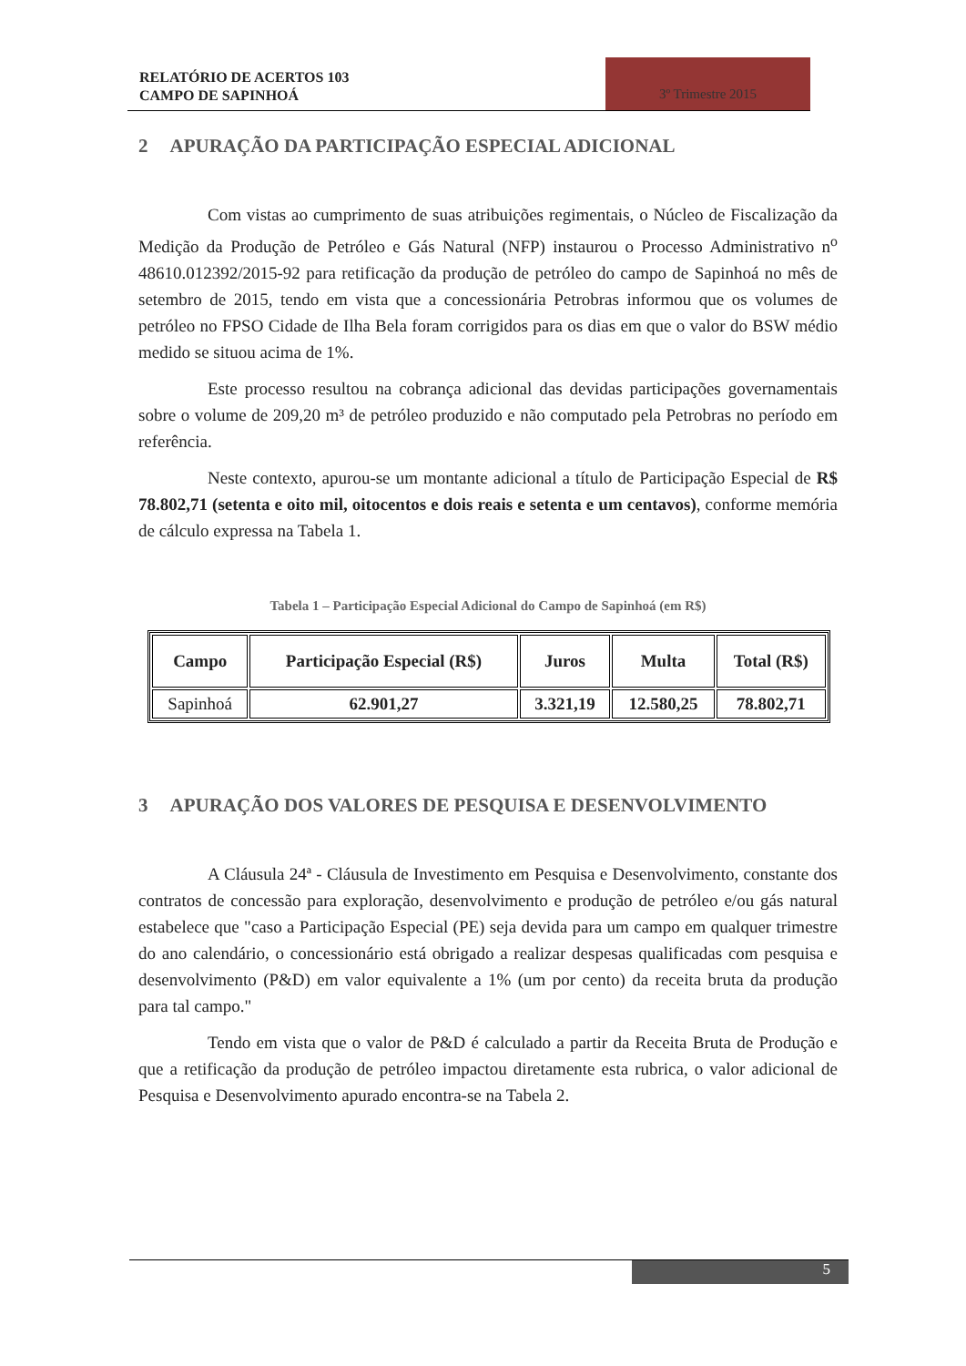RELATÓRIO DE ACERTOS 103
CAMPO DE SAPINHOÁ
3º Trimestre 2015
2 APURAÇÃO DA PARTICIPAÇÃO ESPECIAL ADICIONAL
Com vistas ao cumprimento de suas atribuições regimentais, o Núcleo de Fiscalização da Medição da Produção de Petróleo e Gás Natural (NFP) instaurou o Processo Administrativo n<sup>o</sup> 48610.012392/2015-92 para retificação da produção de petróleo do campo de Sapinhoá no mês de setembro de 2015, tendo em vista que a concessionária Petrobras informou que os volumes de petróleo no FPSO Cidade de Ilha Bela foram corrigidos para os dias em que o valor do BSW médio medido se situou acima de 1%.
Este processo resultou na cobrança adicional das devidas participações governamentais sobre o volume de 209,20 m³ de petróleo produzido e não computado pela Petrobras no período em referência.
Neste contexto, apurou-se um montante adicional a título de Participação Especial de R$ 78.802,71 (setenta e oito mil, oitocentos e dois reais e setenta e um centavos), conforme memória de cálculo expressa na Tabela 1.
Tabela 1 – Participação Especial Adicional do Campo de Sapinhoá (em R$)
| Campo | Participação Especial (R$) | Juros | Multa | Total (R$) |
| --- | --- | --- | --- | --- |
| Sapinhoá | 62.901,27 | 3.321,19 | 12.580,25 | 78.802,71 |
3 APURAÇÃO DOS VALORES DE PESQUISA E DESENVOLVIMENTO
A Cláusula 24ª - Cláusula de Investimento em Pesquisa e Desenvolvimento, constante dos contratos de concessão para exploração, desenvolvimento e produção de petróleo e/ou gás natural estabelece que "caso a Participação Especial (PE) seja devida para um campo em qualquer trimestre do ano calendário, o concessionário está obrigado a realizar despesas qualificadas com pesquisa e desenvolvimento (P&D) em valor equivalente a 1% (um por cento) da receita bruta da produção para tal campo."
Tendo em vista que o valor de P&D é calculado a partir da Receita Bruta de Produção e que a retificação da produção de petróleo impactou diretamente esta rubrica, o valor adicional de Pesquisa e Desenvolvimento apurado encontra-se na Tabela 2.
5